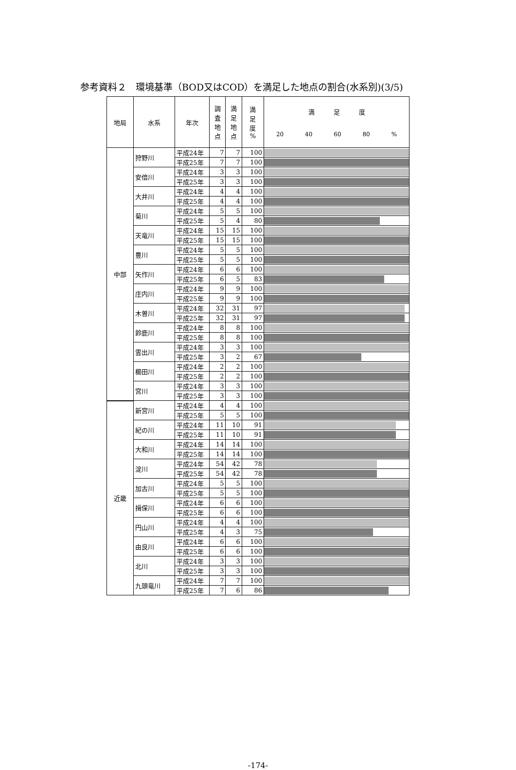参考資料２　環境基準（BOD又はCOD）を満足した地点の割合(水系別)(3/5)
| 地局 | 水系 | 年次 | 調 査 地 点 | 満 足 地 点 | 満 足 度 % | 満 足 度 20 40 60 80 % |
| --- | --- | --- | --- | --- | --- | --- |
| 中部 | 狩野川 | 平成24年 | 7 | 7 | 100 | |
| | | 平成25年 | 7 | 7 | 100 | |
| | 安倍川 | 平成24年 | 3 | 3 | 100 | |
| | | 平成25年 | 3 | 3 | 100 | |
| | 大井川 | 平成24年 | 4 | 4 | 100 | |
| | | 平成25年 | 4 | 4 | 100 | |
| | 菊川 | 平成24年 | 5 | 5 | 100 | |
| | | 平成25年 | 5 | 4 | 80 | |
| | 天竜川 | 平成24年 | 15 | 15 | 100 | |
| | | 平成25年 | 15 | 15 | 100 | |
| | 豊川 | 平成24年 | 5 | 5 | 100 | |
| | | 平成25年 | 5 | 5 | 100 | |
| | 矢作川 | 平成24年 | 6 | 6 | 100 | |
| | | 平成25年 | 6 | 5 | 83 | |
| | 庄内川 | 平成24年 | 9 | 9 | 100 | |
| | | 平成25年 | 9 | 9 | 100 | |
| | 木曽川 | 平成24年 | 32 | 31 | 97 | |
| | | 平成25年 | 32 | 31 | 97 | |
| | 鈴鹿川 | 平成24年 | 8 | 8 | 100 | |
| | | 平成25年 | 8 | 8 | 100 | |
| | 雲出川 | 平成24年 | 3 | 3 | 100 | |
| | | 平成25年 | 3 | 2 | 67 | |
| | 櫛田川 | 平成24年 | 2 | 2 | 100 | |
| | | 平成25年 | 2 | 2 | 100 | |
| | 宮川 | 平成24年 | 3 | 3 | 100 | |
| | | 平成25年 | 3 | 3 | 100 | |
| 近畿 | 新宮川 | 平成24年 | 4 | 4 | 100 | |
| | | 平成25年 | 5 | 5 | 100 | |
| | 紀の川 | 平成24年 | 11 | 10 | 91 | |
| | | 平成25年 | 11 | 10 | 91 | |
| | 大和川 | 平成24年 | 14 | 14 | 100 | |
| | | 平成25年 | 14 | 14 | 100 | |
| | 淀川 | 平成24年 | 54 | 42 | 78 | |
| | | 平成25年 | 54 | 42 | 78 | |
| | 加古川 | 平成24年 | 5 | 5 | 100 | |
| | | 平成25年 | 5 | 5 | 100 | |
| | 揖保川 | 平成24年 | 6 | 6 | 100 | |
| | | 平成25年 | 6 | 6 | 100 | |
| | 円山川 | 平成24年 | 4 | 4 | 100 | |
| | | 平成25年 | 4 | 3 | 75 | |
| | 由良川 | 平成24年 | 6 | 6 | 100 | |
| | | 平成25年 | 6 | 6 | 100 | |
| | 北川 | 平成24年 | 3 | 3 | 100 | |
| | | 平成25年 | 3 | 3 | 100 | |
| | 九頭竜川 | 平成24年 | 7 | 7 | 100 | |
| | | 平成25年 | 7 | 6 | 86 | |
-174-